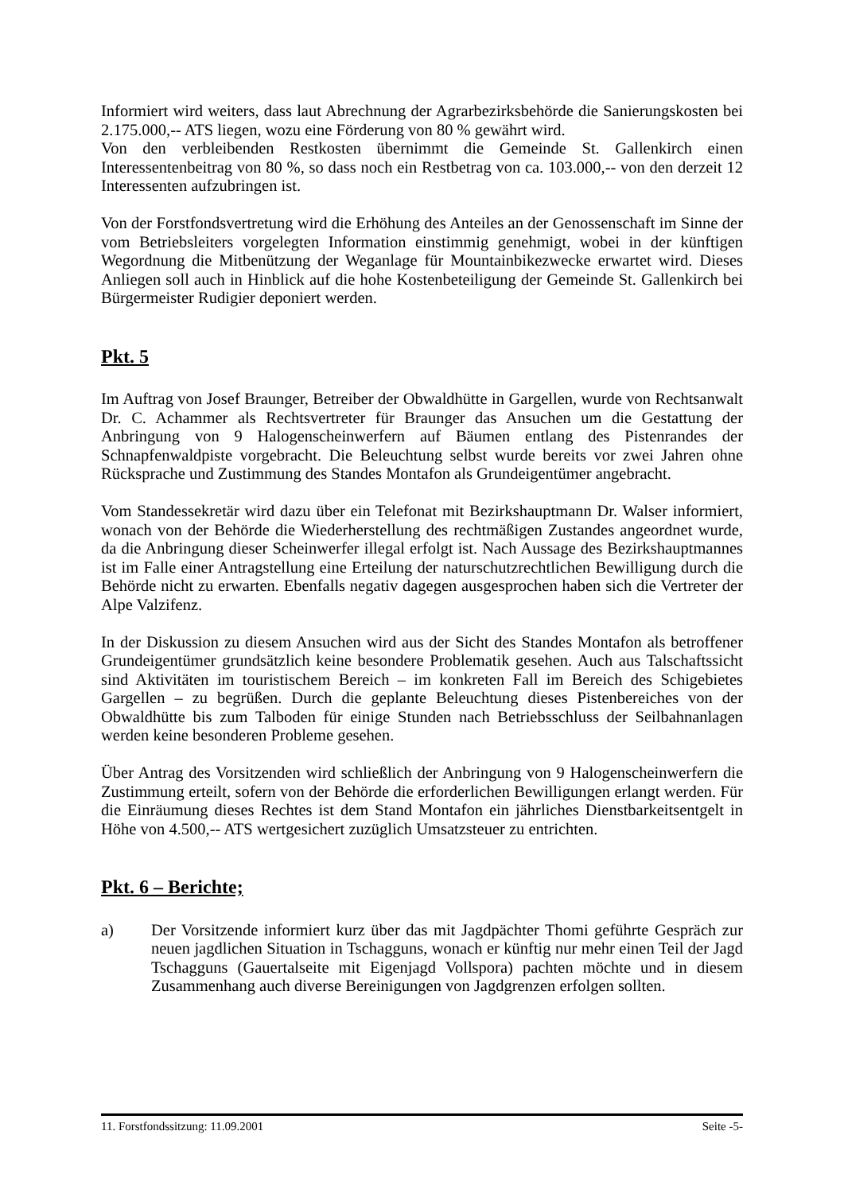Informiert wird weiters, dass laut Abrechnung der Agrarbezirksbehörde die Sanierungskosten bei 2.175.000,-- ATS liegen, wozu eine Förderung von 80 % gewährt wird.
Von den verbleibenden Restkosten übernimmt die Gemeinde St. Gallenkirch einen Interessentenbeitrag von 80 %, so dass noch ein Restbetrag von ca. 103.000,-- von den derzeit 12 Interessenten aufzubringen ist.
Von der Forstfondsvertretung wird die Erhöhung des Anteiles an der Genossenschaft im Sinne der vom Betriebsleiters vorgelegten Information einstimmig genehmigt, wobei in der künftigen Wegordnung die Mitbenützung der Weganlage für Mountainbikezwecke erwartet wird. Dieses Anliegen soll auch in Hinblick auf die hohe Kostenbeteiligung der Gemeinde St. Gallenkirch bei Bürgermeister Rudigier deponiert werden.
Pkt. 5
Im Auftrag von Josef Braunger, Betreiber der Obwaldhütte in Gargellen, wurde von Rechtsanwalt Dr. C. Achammer als Rechtsvertreter für Braunger das Ansuchen um die Gestattung der Anbringung von 9 Halogenscheinwerfern auf Bäumen entlang des Pistenrandes der Schnapfenwaldpiste vorgebracht. Die Beleuchtung selbst wurde bereits vor zwei Jahren ohne Rücksprache und Zustimmung des Standes Montafon als Grundeigentümer angebracht.
Vom Standessekretär wird dazu über ein Telefonat mit Bezirkshauptmann Dr. Walser informiert, wonach von der Behörde die Wiederherstellung des rechtmäßigen Zustandes angeordnet wurde, da die Anbringung dieser Scheinwerfer illegal erfolgt ist. Nach Aussage des Bezirkshauptmannes ist im Falle einer Antragstellung eine Erteilung der naturschutzrechtlichen Bewilligung durch die Behörde nicht zu erwarten. Ebenfalls negativ dagegen ausgesprochen haben sich die Vertreter der Alpe Valzifenz.
In der Diskussion zu diesem Ansuchen wird aus der Sicht des Standes Montafon als betroffener Grundeigentümer grundsätzlich keine besondere Problematik gesehen. Auch aus Talschaftssicht sind Aktivitäten im touristischem Bereich – im konkreten Fall im Bereich des Schigebietes Gargellen – zu begrüßen. Durch die geplante Beleuchtung dieses Pistenbereiches von der Obwaldhütte bis zum Talboden für einige Stunden nach Betriebsschluss der Seilbahnanlagen werden keine besonderen Probleme gesehen.
Über Antrag des Vorsitzenden wird schließlich der Anbringung von 9 Halogenscheinwerfern die Zustimmung erteilt, sofern von der Behörde die erforderlichen Bewilligungen erlangt werden. Für die Einräumung dieses Rechtes ist dem Stand Montafon ein jährliches Dienstbarkeitsentgelt in Höhe von 4.500,-- ATS wertgesichert zuzüglich Umsatzsteuer zu entrichten.
Pkt. 6 – Berichte;
a) Der Vorsitzende informiert kurz über das mit Jagdpächter Thomi geführte Gespräch zur neuen jagdlichen Situation in Tschagguns, wonach er künftig nur mehr einen Teil der Jagd Tschagguns (Gauertalseite mit Eigenjagd Vollspora) pachten möchte und in diesem Zusammenhang auch diverse Bereinigungen von Jagdgrenzen erfolgen sollten.
11. Forstfondssitzung: 11.09.2001 Seite -5-